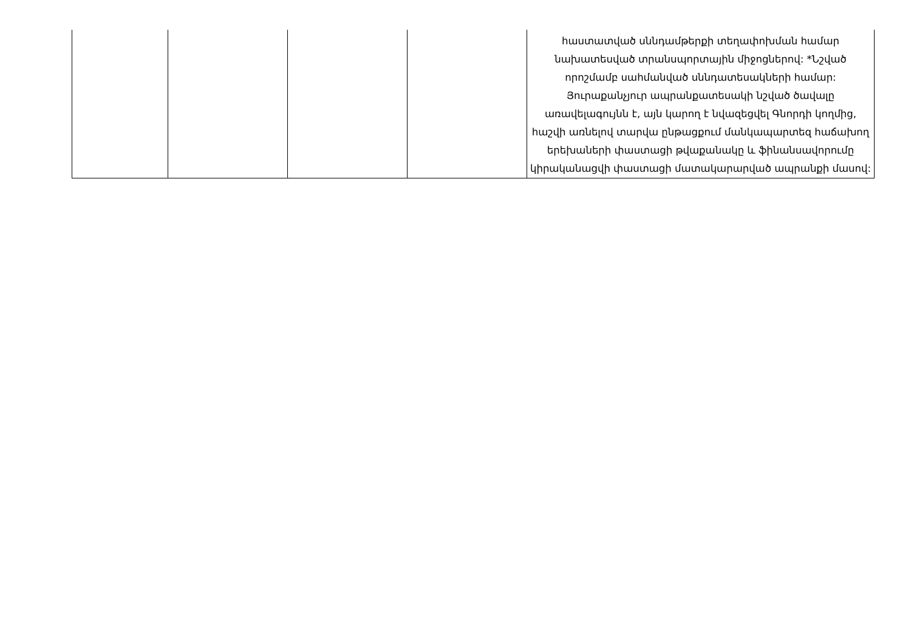| | | | | հաստատված սննդամթերքի տեղափոխման համար նախատեսված տրանսպորտային միջոցներով: *Նշված որոշմամբ սահմանված սննդատեսակների համար: Յուրաքանչյուր ապրանքատեսակի նշված ծավալը առավելագույնն է, այն կարող է նվազեցվել Գնորդի կողմից, հաշվի առնելով տարվա ընթացքում մանկապարտեզ հաճախող երեխաների փաստացի թվաքանակը և ֆինանսավորումը կիրականացվի փաստացի մատակարարված ապրանքի մասով: |